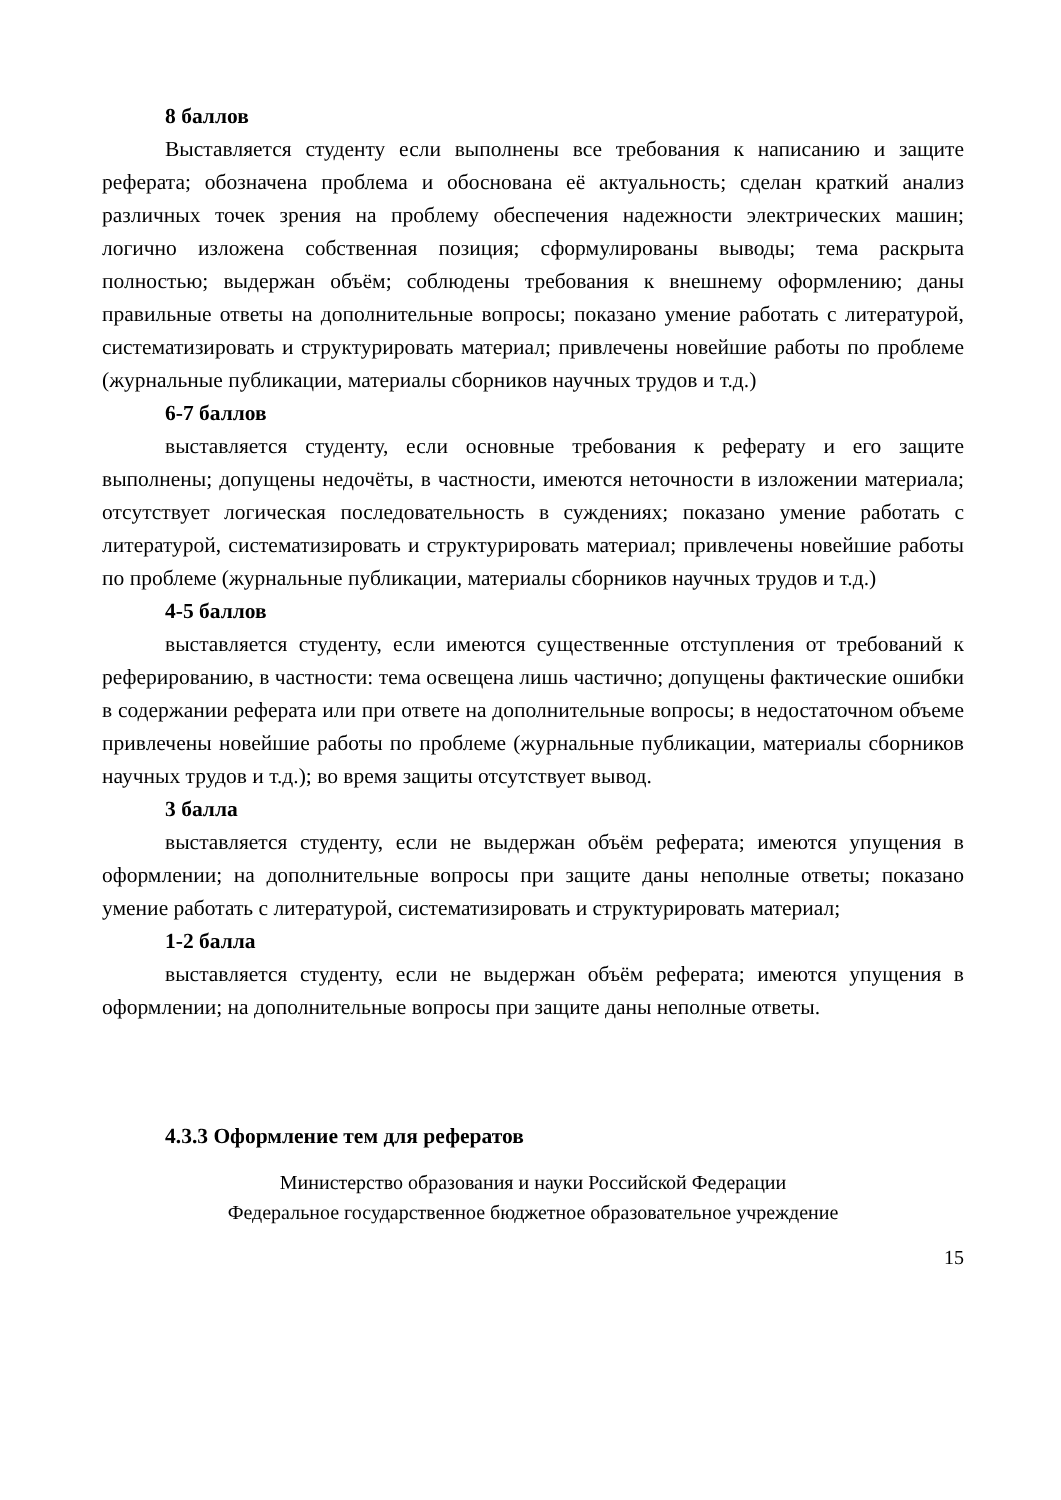8 баллов
Выставляется студенту если выполнены все требования к написанию и защите реферата; обозначена проблема и обоснована её актуальность; сделан краткий анализ различных точек зрения на проблему обеспечения надежности электрических машин; логично изложена собственная позиция; сформулированы выводы; тема раскрыта полностью; выдержан объём; соблюдены требования к внешнему оформлению; даны правильные ответы на дополнительные вопросы; показано умение работать с литературой, систематизировать и структурировать материал; привлечены новейшие работы по проблеме (журнальные публикации, материалы сборников научных трудов и т.д.)
6-7 баллов
выставляется студенту, если основные требования к реферату и его защите выполнены; допущены недочёты, в частности, имеются неточности в изложении материала; отсутствует логическая последовательность в суждениях; показано умение работать с литературой, систематизировать и структурировать материал; привлечены новейшие работы по проблеме (журнальные публикации, материалы сборников научных трудов и т.д.)
4-5 баллов
выставляется студенту, если имеются существенные отступления от требований к реферированию, в частности: тема освещена лишь частично; допущены фактические ошибки в содержании реферата или при ответе на дополнительные вопросы; в недостаточном объеме привлечены новейшие работы по проблеме (журнальные публикации, материалы сборников научных трудов и т.д.); во время защиты отсутствует вывод.
3 балла
выставляется студенту, если не выдержан объём реферата; имеются упущения в оформлении; на дополнительные вопросы при защите даны неполные ответы; показано умение работать с литературой, систематизировать и структурировать материал;
1-2 балла
выставляется студенту, если не выдержан объём реферата; имеются упущения в оформлении; на дополнительные вопросы при защите даны неполные ответы.
4.3.3 Оформление тем для рефератов
Министерство образования и науки Российской Федерации
Федеральное государственное бюджетное образовательное учреждение
15